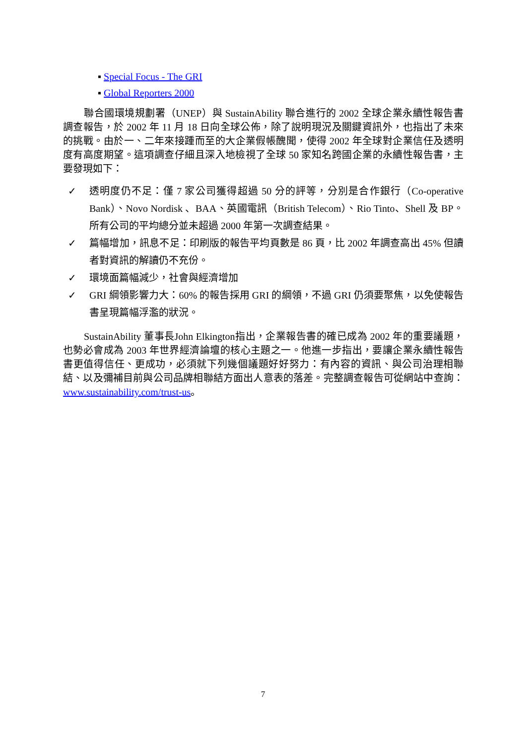▪ Special Focus - The GRI
▪ Global Reporters 2000
聯合國環境規劃署（UNEP）與 SustainAbility 聯合進行的 2002 全球企業永續性報告書調查報告，於 2002 年 11 月 18 日向全球公佈，除了說明現況及關鍵資訊外，也指出了未來的挑戰。由於一、二年來接踵而至的大企業假帳醜聞，使得 2002 年全球對企業信任及透明度有高度期望。這項調查仔細且深入地檢視了全球 50 家知名跨國企業的永續性報告書，主要發現如下：
✓ 透明度仍不足：僅 7 家公司獲得超過 50 分的評等，分別是合作銀行（Co-operative Bank）、Novo Nordisk 、BAA、英國電訊（British Telecom）、Rio Tinto、Shell 及 BP。所有公司的平均總分並未超過 2000 年第一次調查結果。
✓ 篇幅增加，訊息不足：印刷版的報告平均頁數是 86 頁，比 2002 年調查高出 45% 但讀者對資訊的解讀仍不充份。
✓ 環境面篇幅減少，社會與經濟增加
✓ GRI 綱領影響力大：60% 的報告採用 GRI 的綱領，不過 GRI 仍須要聚焦，以免使報告書呈現篇幅浮濫的狀況。
SustainAbility 董事長John Elkington指出，企業報告書的確已成為 2002 年的重要議題，也勢必會成為 2003 年世界經濟論壇的核心主題之一。他進一步指出，要讓企業永續性報告書更值得信任、更成功，必須就下列幾個議題好好努力：有內容的資訊、與公司治理相聯結、以及彌補目前與公司品牌相聯結方面出人意表的落差。完整調查報告可從網站中查詢：www.sustainability.com/trust-us。
7